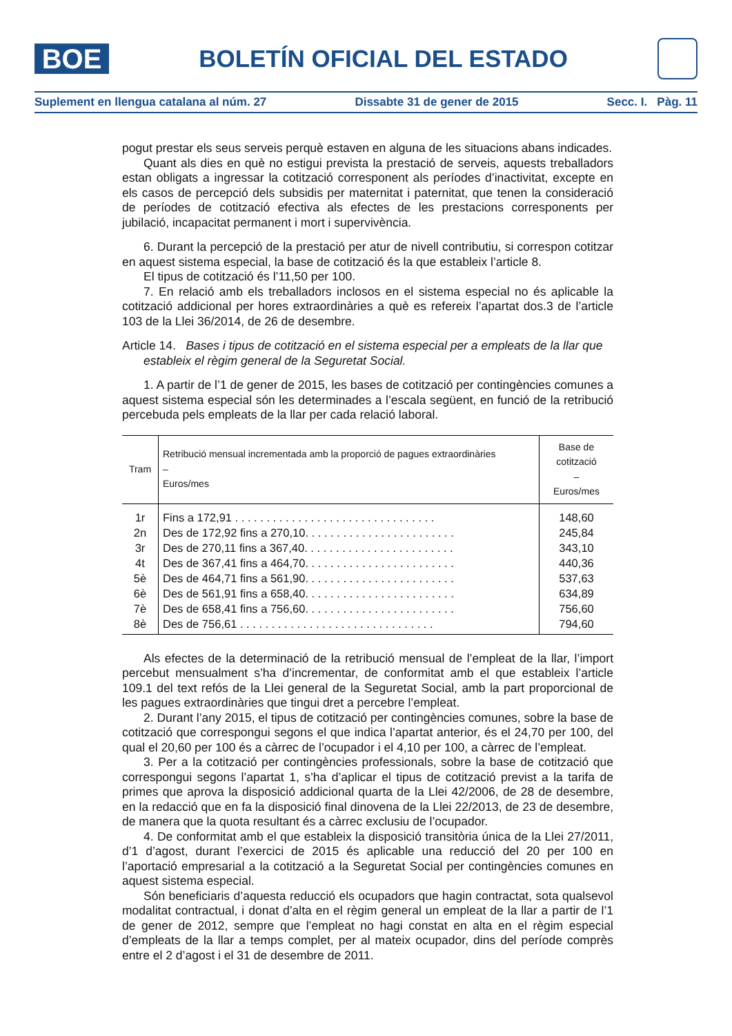BOE
BOLETÍN OFICIAL DEL ESTADO
Suplement en llengua catalana al núm. 27 Dissabte 31 de gener de 2015 Secc. I. Pàg. 11
pogut prestar els seus serveis perquè estaven en alguna de les situacions abans indicades.
Quant als dies en què no estigui prevista la prestació de serveis, aquests treballadors estan obligats a ingressar la cotització corresponent als períodes d’inactivitat, excepte en els casos de percepció dels subsidis per maternitat i paternitat, que tenen la consideració de períodes de cotització efectiva als efectes de les prestacions corresponents per jubilació, incapacitat permanent i mort i supervivència.
6. Durant la percepció de la prestació per atur de nivell contributiu, si correspon cotitzar en aquest sistema especial, la base de cotització és la que estableix l’article 8.
El tipus de cotització és l’11,50 per 100.
7. En relació amb els treballadors inclosos en el sistema especial no és aplicable la cotització addicional per hores extraordinàries a què es refereix l’apartat dos.3 de l’article 103 de la Llei 36/2014, de 26 de desembre.
Article 14. Bases i tipus de cotització en el sistema especial per a empleats de la llar que estableix el règim general de la Seguretat Social.
1. A partir de l’1 de gener de 2015, les bases de cotització per contingències comunes a aquest sistema especial són les determinades a l’escala següent, en funció de la retribució percebuda pels empleats de la llar per cada relació laboral.
| Tram | Retribució mensual incrementada amb la proporció de pagues extraordinàries – Euros/mes | Base de cotització – Euros/mes |
| --- | --- | --- |
| 1r | Fins a 172,91 . . . . . . . . . . . . . . . . . . . . . . . . . . . . . . . . | 148,60 |
| 2n | Des de 172,92 fins a 270,10. . . . . . . . . . . . . . . . . . . . . . . . | 245,84 |
| 3r | Des de 270,11 fins a 367,40. . . . . . . . . . . . . . . . . . . . . . . . | 343,10 |
| 4t | Des de 367,41 fins a 464,70. . . . . . . . . . . . . . . . . . . . . . . . | 440,36 |
| 5è | Des de 464,71 fins a 561,90. . . . . . . . . . . . . . . . . . . . . . . . | 537,63 |
| 6è | Des de 561,91 fins a 658,40. . . . . . . . . . . . . . . . . . . . . . . . | 634,89 |
| 7è | Des de 658,41 fins a 756,60. . . . . . . . . . . . . . . . . . . . . . . . | 756,60 |
| 8è | Des de 756,61 . . . . . . . . . . . . . . . . . . . . . . . . . . . . . . . | 794,60 |
Als efectes de la determinació de la retribució mensual de l’empleat de la llar, l’import percebut mensualment s’ha d’incrementar, de conformitat amb el que estableix l’article 109.1 del text refós de la Llei general de la Seguretat Social, amb la part proporcional de les pagues extraordinàries que tingui dret a percebre l’empleat.
2. Durant l’any 2015, el tipus de cotització per contingències comunes, sobre la base de cotització que correspongui segons el que indica l’apartat anterior, és el 24,70 per 100, del qual el 20,60 per 100 és a càrrec de l’ocupador i el 4,10 per 100, a càrrec de l’empleat.
3. Per a la cotització per contingències professionals, sobre la base de cotització que correspongui segons l’apartat 1, s’ha d’aplicar el tipus de cotització previst a la tarifa de primes que aprova la disposició addicional quarta de la Llei 42/2006, de 28 de desembre, en la redacció que en fa la disposició final dinovena de la Llei 22/2013, de 23 de desembre, de manera que la quota resultant és a càrrec exclusiu de l’ocupador.
4. De conformitat amb el que estableix la disposició transitòria única de la Llei 27/2011, d’1 d’agost, durant l’exercici de 2015 és aplicable una reducció del 20 per 100 en l’aportació empresarial a la cotització a la Seguretat Social per contingències comunes en aquest sistema especial.
Són beneficiaris d’aquesta reducció els ocupadors que hagin contractat, sota qualsevol modalitat contractual, i donat d’alta en el règim general un empleat de la llar a partir de l’1 de gener de 2012, sempre que l’empleat no hagi constat en alta en el règim especial d’empleats de la llar a temps complet, per al mateix ocupador, dins del període comprès entre el 2 d’agost i el 31 de desembre de 2011.